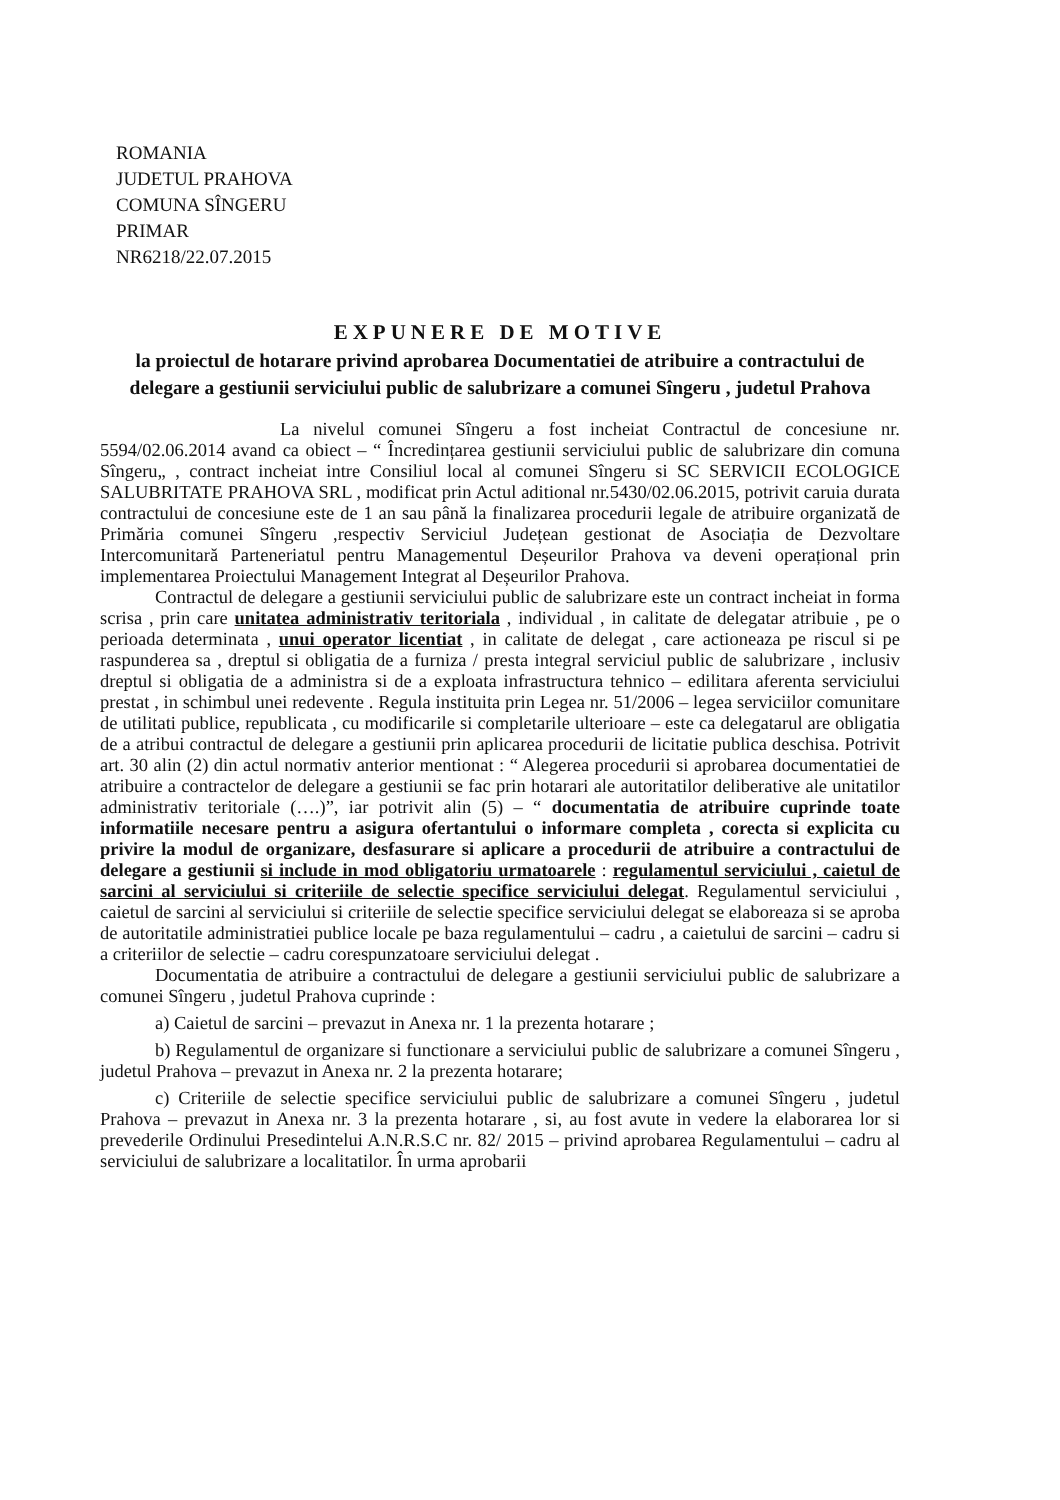ROMANIA
JUDETUL PRAHOVA
COMUNA SÎNGERU
PRIMAR
NR6218/22.07.2015
EXPUNERE DE MOTIVE
la proiectul de hotarare privind aprobarea Documentatiei de atribuire a contractului de delegare a gestiunii serviciului public de salubrizare a comunei Sîngeru , judetul Prahova
La nivelul comunei Sîngeru a fost incheiat Contractul de concesiune nr. 5594/02.06.2014 avand ca obiect – “ Încredințarea gestiunii serviciului public de salubrizare din comuna Sîngeru„ , contract incheiat intre Consiliul local al comunei Sîngeru si SC SERVICII ECOLOGICE SALUBRITATE PRAHOVA SRL , modificat prin Actul aditional nr.5430/02.06.2015, potrivit caruia durata contractului de concesiune este de 1 an sau până la finalizarea procedurii legale de atribuire organizată de Primăria comunei Sîngeru ,respectiv Serviciul Județean gestionat de Asociația de Dezvoltare Intercomunitară Parteneriatul pentru Managementul Deșeurilor Prahova va deveni operațional prin implementarea Proiectului Management Integrat al Deșeurilor Prahova.
Contractul de delegare a gestiunii serviciului public de salubrizare este un contract incheiat in forma scrisa , prin care unitatea administrativ teritoriala , individual , in calitate de delegatar atribuie , pe o perioada determinata , unui operator licentiat , in calitate de delegat , care actioneaza pe riscul si pe raspunderea sa , dreptul si obligatia de a furniza / presta integral serviciul public de salubrizare , inclusiv dreptul si obligatia de a administra si de a exploata infrastructura tehnico – edilitara aferenta serviciului prestat , in schimbul unei redevente . Regula instituita prin Legea nr. 51/2006 – legea serviciilor comunitare de utilitati publice, republicata , cu modificarile si completarile ulterioare – este ca delegatarul are obligatia de a atribui contractul de delegare a gestiunii prin aplicarea procedurii de licitatie publica deschisa. Potrivit art. 30 alin (2) din actul normativ anterior mentionat : “ Alegerea procedurii si aprobarea documentatiei de atribuire a contractelor de delegare a gestiunii se fac prin hotarari ale autoritatilor deliberative ale unitatilor administrativ teritoriale (….)”, iar potrivit alin (5) – “ documentatia de atribuire cuprinde toate informatiile necesare pentru a asigura ofertantului o informare completa , corecta si explicita cu privire la modul de organizare, desfasurare si aplicare a procedurii de atribuire a contractului de delegare a gestiunii si include in mod obligatoriu urmatoarele : regulamentul serviciului , caietul de sarcini al serviciului si criteriile de selectie specifice serviciului delegat. Regulamentul serviciului , caietul de sarcini al serviciului si criteriile de selectie specifice serviciului delegat se elaboreaza si se aproba de autoritatile administratiei publice locale pe baza regulamentului – cadru , a caietului de sarcini – cadru si a criteriilor de selectie – cadru corespunzatoare serviciului delegat .
Documentatia de atribuire a contractului de delegare a gestiunii serviciului public de salubrizare a comunei Sîngeru , judetul Prahova cuprinde :
a) Caietul de sarcini – prevazut in Anexa nr. 1 la prezenta hotarare ;
b) Regulamentul de organizare si functionare a serviciului public de salubrizare a comunei Sîngeru , judetul Prahova – prevazut in Anexa nr. 2 la prezenta hotarare;
c) Criteriile de selectie specifice serviciului public de salubrizare a comunei Sîngeru , judetul Prahova – prevazut in Anexa nr. 3 la prezenta hotarare , si, au fost avute in vedere la elaborarea lor si prevederile Ordinului Presedintelui A.N.R.S.C nr. 82/ 2015 – privind aprobarea Regulamentului – cadru al serviciului de salubrizare a localitatilor. În urma aprobarii